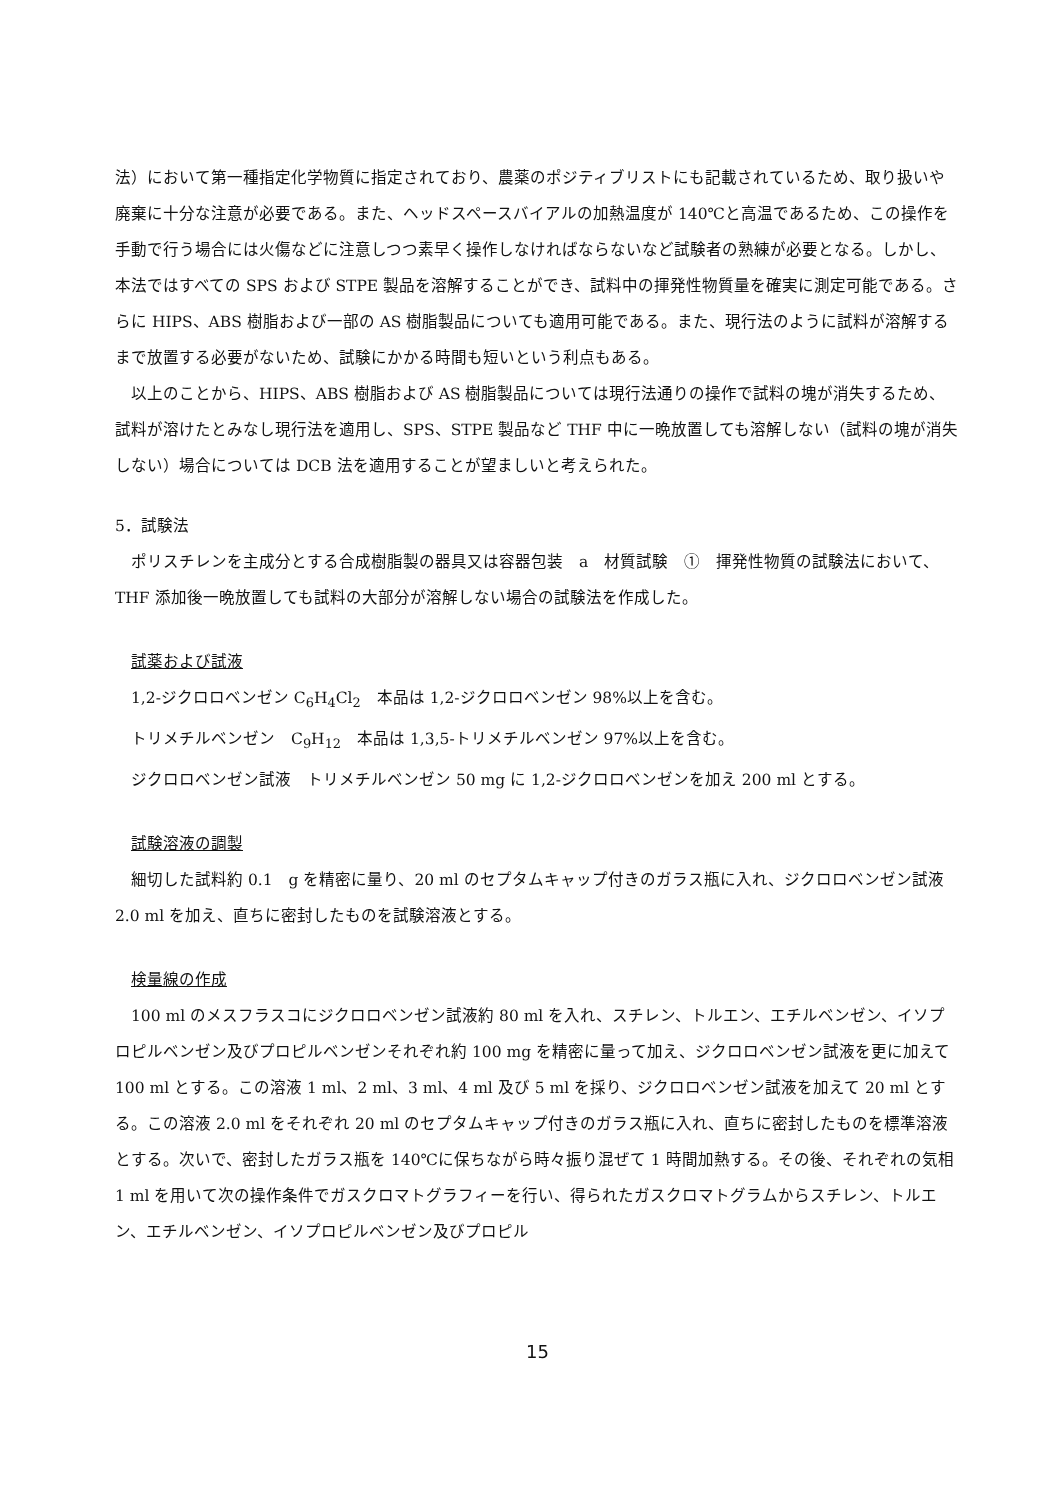法）において第一種指定化学物質に指定されており、農薬のポジティブリストにも記載されているため、取り扱いや廃棄に十分な注意が必要である。また、ヘッドスペースバイアルの加熱温度が 140℃と高温であるため、この操作を手動で行う場合には火傷などに注意しつつ素早く操作しなければならないなど試験者の熟練が必要となる。しかし、本法ではすべての SPS および STPE 製品を溶解することができ、試料中の揮発性物質量を確実に測定可能である。さらに HIPS、ABS 樹脂および一部の AS 樹脂製品についても適用可能である。また、現行法のように試料が溶解するまで放置する必要がないため、試験にかかる時間も短いという利点もある。
以上のことから、HIPS、ABS 樹脂および AS 樹脂製品については現行法通りの操作で試料の塊が消失するため、試料が溶けたとみなし現行法を適用し、SPS、STPE 製品など THF 中に一晩放置しても溶解しない（試料の塊が消失しない）場合については DCB 法を適用することが望ましいと考えられた。
5．試験法
ポリスチレンを主成分とする合成樹脂製の器具又は容器包装　a　材質試験　①　揮発性物質の試験法において、THF 添加後一晩放置しても試料の大部分が溶解しない場合の試験法を作成した。
試薬および試液
1,2-ジクロロベンゼン C<sub>6</sub>H<sub>4</sub>Cl<sub>2</sub>　本品は 1,2-ジクロロベンゼン 98%以上を含む。
トリメチルベンゼン　C<sub>9</sub>H<sub>12</sub>　本品は 1,3,5-トリメチルベンゼン 97%以上を含む。
ジクロロベンゼン試液　トリメチルベンゼン 50 mg に 1,2-ジクロロベンゼンを加え 200 ml とする。
試験溶液の調製
細切した試料約 0.1　g を精密に量り、20 ml のセプタムキャップ付きのガラス瓶に入れ、ジクロロベンゼン試液 2.0 ml を加え、直ちに密封したものを試験溶液とする。
検量線の作成
100 ml のメスフラスコにジクロロベンゼン試液約 80 ml を入れ、スチレン、トルエン、エチルベンゼン、イソプロピルベンゼン及びプロピルベンゼンそれぞれ約 100 mg を精密に量って加え、ジクロロベンゼン試液を更に加えて 100 ml とする。この溶液 1 ml、2 ml、3 ml、4 ml 及び 5 ml を採り、ジクロロベンゼン試液を加えて 20 ml とする。この溶液 2.0 ml をそれぞれ 20 ml のセプタムキャップ付きのガラス瓶に入れ、直ちに密封したものを標準溶液とする。次いで、密封したガラス瓶を 140℃に保ちながら時々振り混ぜて 1 時間加熱する。その後、それぞれの気相 1 ml を用いて次の操作条件でガスクロマトグラフィーを行い、得られたガスクロマトグラムからスチレン、トルエン、エチルベンゼン、イソプロピルベンゼン及びプロピル
15